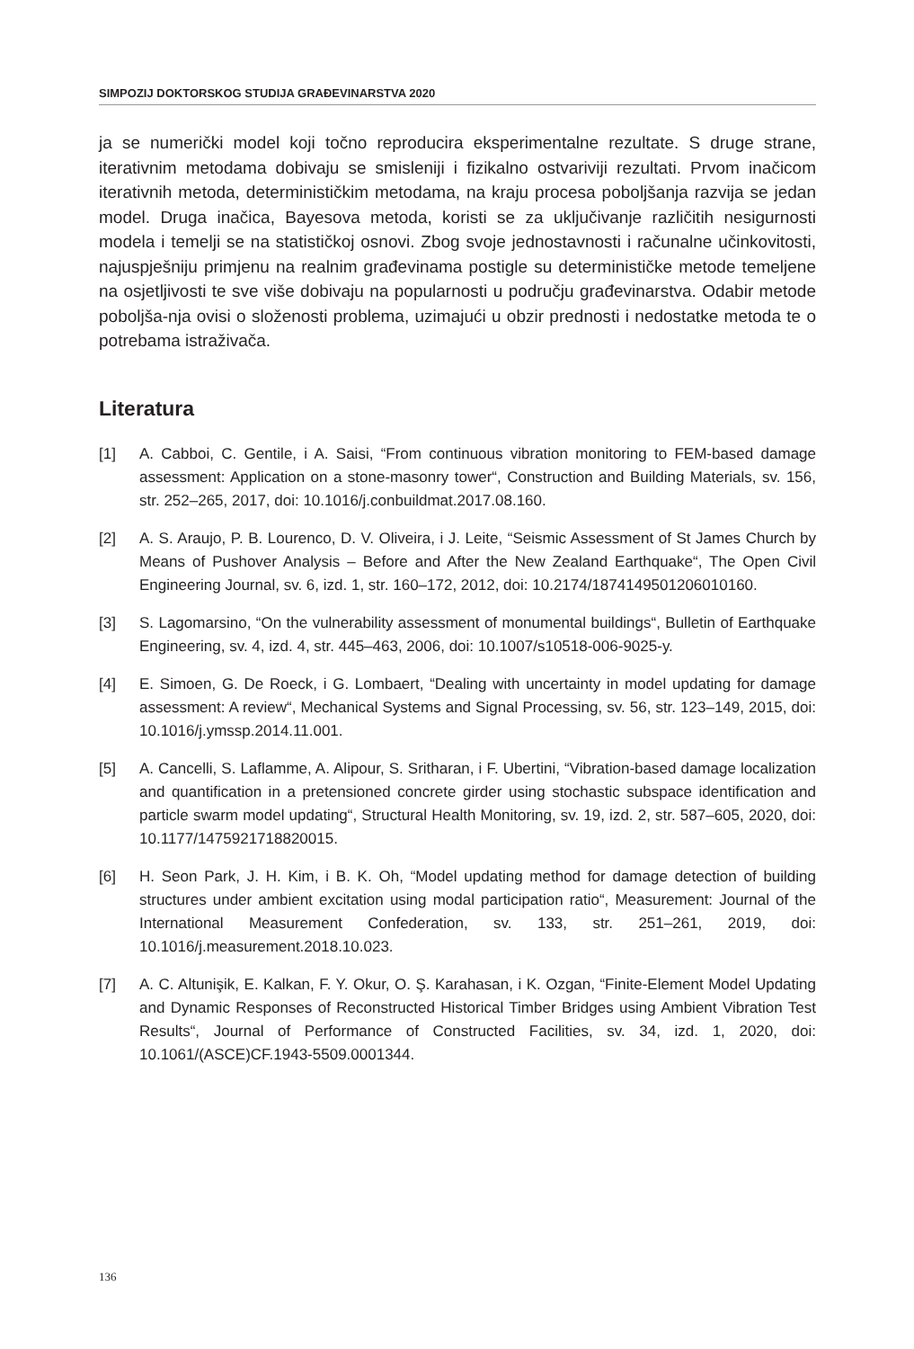SIMPOZIJ DOKTORSKOG STUDIJA GRAĐEVINARSTVA 2020
ja se numerički model koji točno reproducira eksperimentalne rezultate. S druge strane, iterativnim metodama dobivaju se smisleniji i fizikalno ostvariviji rezultati. Prvom inačicom iterativnih metoda, determinističkim metodama, na kraju procesa poboljšanja razvija se jedan model. Druga inačica, Bayesova metoda, koristi se za uključivanje različitih nesigurnosti modela i temelji se na statističkoj osnovi. Zbog svoje jednostavnosti i računalne učinkovitosti, najuspješniju primjenu na realnim građevinama postigle su determinističke metode temeljene na osjetljivosti te sve više dobivaju na popularnosti u području građevinarstva. Odabir metode poboljša-nja ovisi o složenosti problema, uzimajući u obzir prednosti i nedostatke metoda te o potrebama istraživača.
Literatura
[1] A. Cabboi, C. Gentile, i A. Saisi, “From continuous vibration monitoring to FEM-based damage assessment: Application on a stone-masonry tower“, Construction and Building Materials, sv. 156, str. 252–265, 2017, doi: 10.1016/j.conbuildmat.2017.08.160.
[2] A. S. Araujo, P. B. Lourenco, D. V. Oliveira, i J. Leite, “Seismic Assessment of St James Church by Means of Pushover Analysis – Before and After the New Zealand Earthquake“, The Open Civil Engineering Journal, sv. 6, izd. 1, str. 160–172, 2012, doi: 10.2174/1874149501206010160.
[3] S. Lagomarsino, “On the vulnerability assessment of monumental buildings“, Bulletin of Earthquake Engineering, sv. 4, izd. 4, str. 445–463, 2006, doi: 10.1007/s10518-006-9025-y.
[4] E. Simoen, G. De Roeck, i G. Lombaert, “Dealing with uncertainty in model updating for damage assessment: A review“, Mechanical Systems and Signal Processing, sv. 56, str. 123–149, 2015, doi: 10.1016/j.ymssp.2014.11.001.
[5] A. Cancelli, S. Laflamme, A. Alipour, S. Sritharan, i F. Ubertini, “Vibration-based damage localization and quantification in a pretensioned concrete girder using stochastic subspace identification and particle swarm model updating“, Structural Health Monitoring, sv. 19, izd. 2, str. 587–605, 2020, doi: 10.1177/1475921718820015.
[6] H. Seon Park, J. H. Kim, i B. K. Oh, “Model updating method for damage detection of building structures under ambient excitation using modal participation ratio“, Measurement: Journal of the International Measurement Confederation, sv. 133, str. 251–261, 2019, doi: 10.1016/j.measurement.2018.10.023.
[7] A. C. Altunişik, E. Kalkan, F. Y. Okur, O. Ş. Karahasan, i K. Ozgan, “Finite-Element Model Updating and Dynamic Responses of Reconstructed Historical Timber Bridges using Ambient Vibration Test Results“, Journal of Performance of Constructed Facilities, sv. 34, izd. 1, 2020, doi: 10.1061/(ASCE)CF.1943-5509.0001344.
136